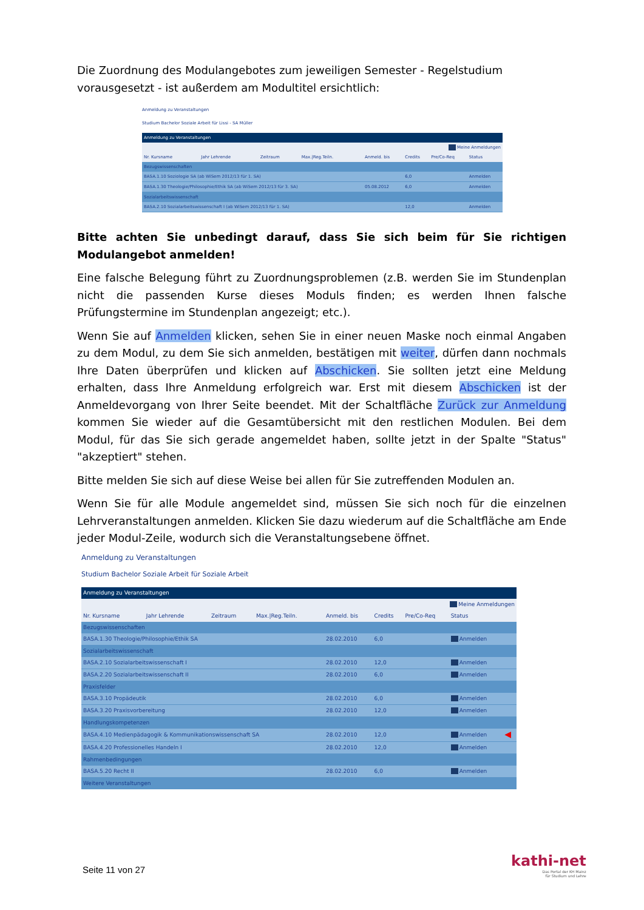Die Zuordnung des Modulangebotes zum jeweiligen Semester - Regelstudium vorausgesetzt - ist außerdem am Modultitel ersichtlich:
Anmeldung zu Veranstaltungen
Studium Bachelor Soziale Arbeit für Lissi - SA Müller
| Anmeldung zu Veranstaltungen | | | | | | | |
| Meine Anmeldungen | | | | | | | |
| Nr. Kursname | Jahr Lehrende | Zeitraum | Max./Reg.Teiln. | Anmeld. bis | Credits | Pre/Co-Req | Status |
| Bezugswissenschaften | | | | | | | |
| BASA.1.10 Soziologie SA (ab WiSem 2012/13 für 1. SA) | | | | | 6,0 | | Anmelden |
| BASA.1.30 Theologie/Philosophie/Ethik SA (ab WiSem 2012/13 für 3. SA) | | | | 05.08.2012 | 6,0 | | Anmelden |
| Sozialarbeitswissenschaft | | | | | | | |
| BASA.2.10 Sozialarbeitswissenschaft I (ab WiSem 2012/13 für 1. SA) | | | | | 12,0 | | Anmelden |
Bitte achten Sie unbedingt darauf, dass Sie sich beim für Sie richtigen Modulangebot anmelden!
Eine falsche Belegung führt zu Zuordnungsproblemen (z.B. werden Sie im Stundenplan nicht die passenden Kurse dieses Moduls finden; es werden Ihnen falsche Prüfungstermine im Stundenplan angezeigt; etc.).
Wenn Sie auf Anmelden klicken, sehen Sie in einer neuen Maske noch einmal Angaben zu dem Modul, zu dem Sie sich anmelden, bestätigen mit weiter, dürfen dann nochmals Ihre Daten überprüfen und klicken auf Abschicken. Sie sollten jetzt eine Meldung erhalten, dass Ihre Anmeldung erfolgreich war. Erst mit diesem Abschicken ist der Anmeldevorgang von Ihrer Seite beendet. Mit der Schaltfläche Zurück zur Anmeldung kommen Sie wieder auf die Gesamtübersicht mit den restlichen Modulen. Bei dem Modul, für das Sie sich gerade angemeldet haben, sollte jetzt in der Spalte "Status" "akzeptiert" stehen.
Bitte melden Sie sich auf diese Weise bei allen für Sie zutreffenden Modulen an.
Wenn Sie für alle Module angemeldet sind, müssen Sie sich noch für die einzelnen Lehrveranstaltungen anmelden. Klicken Sie dazu wiederum auf die Schaltfläche am Ende jeder Modul-Zeile, wodurch sich die Veranstaltungsebene öffnet.
Anmeldung zu Veranstaltungen
Studium Bachelor Soziale Arbeit für Soziale Arbeit
| Anmeldung zu Veranstaltungen | | | | | | | | |
| Meine Anmeldungen | | | | | | | | |
| Nr. Kursname | Jahr Lehrende | Zeitraum | Max./Reg.Teiln. | Anmeld. bis | Credits | Pre/Co-Req | Status | |
| Bezugswissenschaften | | | | | | | | |
| BASA.1.30 Theologie/Philosophie/Ethik SA | | | | 28.02.2010 | 6,0 | | Anmelden | |
| Sozialarbeitswissenschaft | | | | | | | | |
| BASA.2.10 Sozialarbeitswissenschaft I | | | | 28.02.2010 | 12,0 | | Anmelden | |
| BASA.2.20 Sozialarbeitswissenschaft II | | | | 28.02.2010 | 6,0 | | Anmelden | |
| Praxisfelder | | | | | | | | |
| BASA.3.10 Propädeutik | | | | 28.02.2010 | 6,0 | | Anmelden | |
| BASA.3.20 Praxisvorbereitung | | | | 28.02.2010 | 12,0 | | Anmelden | |
| Handlungskompetenzen | | | | | | | | |
| BASA.4.10 Medienpädagogik & Kommunikationswissenschaft SA | | | | 28.02.2010 | 12,0 | | Anmelden | ◀ |
| BASA.4.20 Professionelles Handeln I | | | | 28.02.2010 | 12,0 | | Anmelden | |
| Rahmenbedingungen | | | | | | | | |
| BASA.5.20 Recht II | | | | 28.02.2010 | 6,0 | | Anmelden | |
| Weitere Veranstaltungen | | | | | | | | |
Seite 11 von 27
kathi-net
Das Portal der KH Mainz
für Studium und Lehre